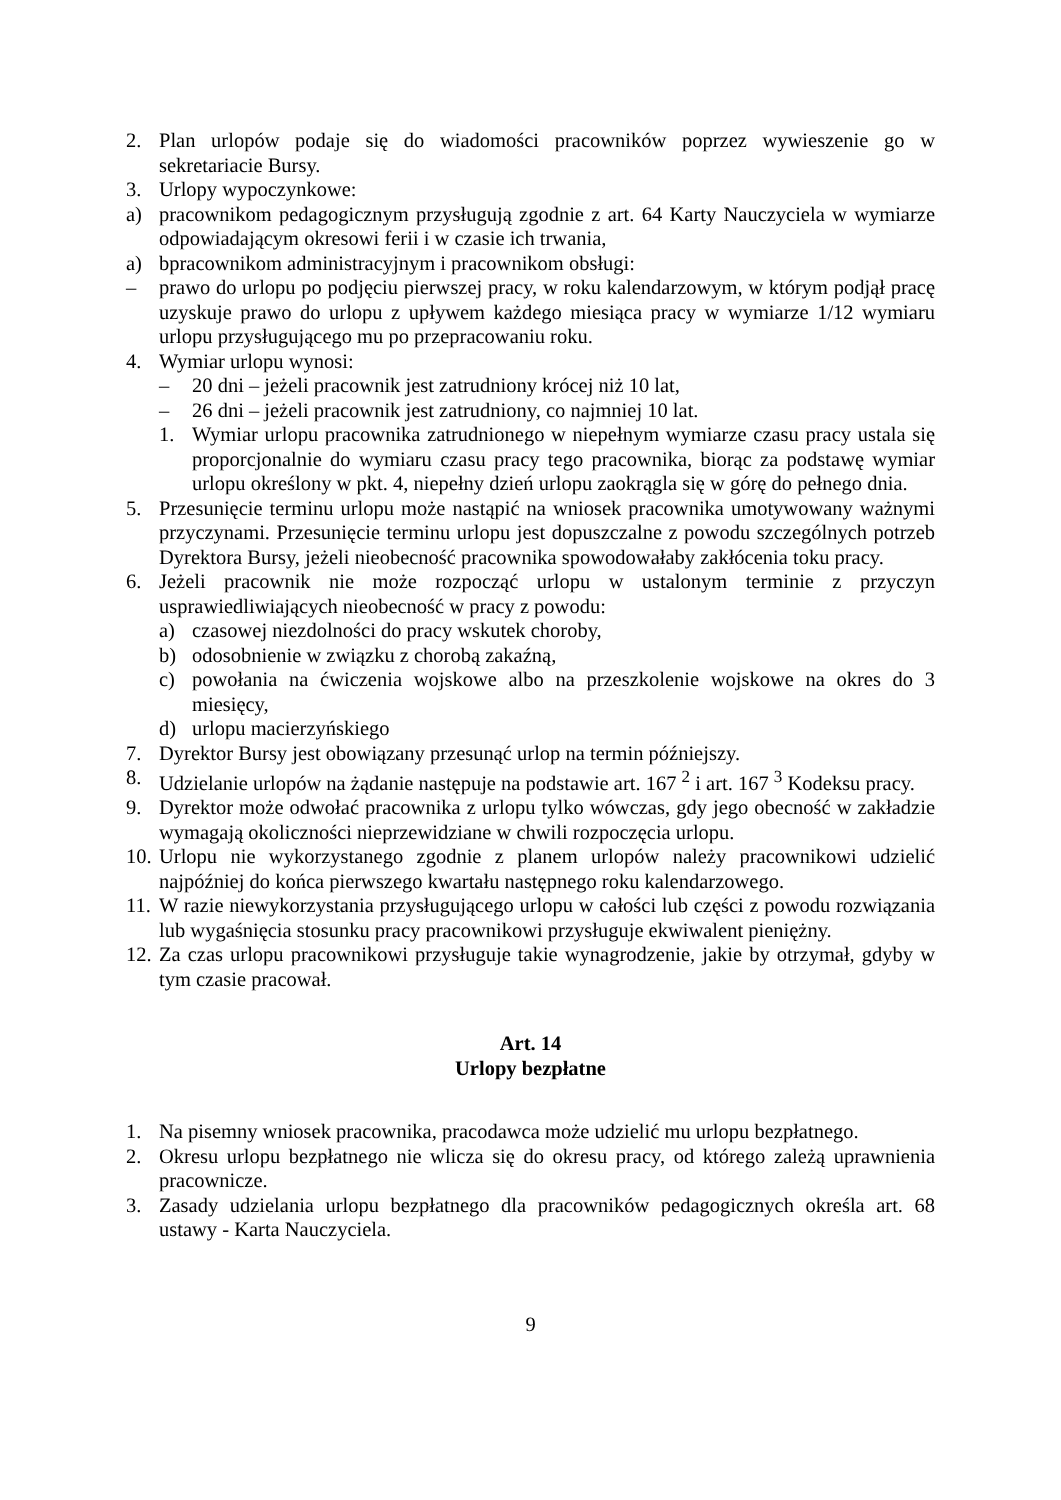2. Plan urlopów podaje się do wiadomości pracowników poprzez wywieszenie go w sekretariacie Bursy.
3. Urlopy wypoczynkowe:
a) pracownikom pedagogicznym przysługują zgodnie z art. 64 Karty Nauczyciela w wymiarze odpowiadającym okresowi ferii i w czasie ich trwania,
a) bpracownikom administracyjnym i pracownikom obsługi:
– prawo do urlopu po podjęciu pierwszej pracy, w roku kalendarzowym, w którym podjął pracę uzyskuje prawo do urlopu z upływem każdego miesiąca pracy w wymiarze 1/12 wymiaru urlopu przysługującego mu po przepracowaniu roku.
4. Wymiar urlopu wynosi:
– 20 dni – jeżeli pracownik jest zatrudniony krócej niż 10 lat,
– 26 dni – jeżeli pracownik jest zatrudniony, co najmniej 10 lat.
1. Wymiar urlopu pracownika zatrudnionego w niepełnym wymiarze czasu pracy ustala się proporcjonalnie do wymiaru czasu pracy tego pracownika, biorąc za podstawę wymiar urlopu określony w pkt. 4, niepełny dzień urlopu zaokrągla się w górę do pełnego dnia.
5. Przesunięcie terminu urlopu może nastąpić na wniosek pracownika umotywowany ważnymi przyczynami. Przesunięcie terminu urlopu jest dopuszczalne z powodu szczególnych potrzeb Dyrektora Bursy, jeżeli nieobecność pracownika spowodowałaby zakłócenia toku pracy.
6. Jeżeli pracownik nie może rozpocząć urlopu w ustalonym terminie z przyczyn usprawiedliwiających nieobecność w pracy z powodu:
a) czasowej niezdolności do pracy wskutek choroby,
b) odosobnienie w związku z chorobą zakaźną,
c) powołania na ćwiczenia wojskowe albo na przeszkolenie wojskowe na okres do 3 miesięcy,
d) urlopu macierzyńskiego
7. Dyrektor Bursy jest obowiązany przesunąć urlop na termin późniejszy.
8. Udzielanie urlopów na żądanie następuje na podstawie art. 167 <sup>2</sup> i art. 167 <sup>3</sup> Kodeksu pracy.
9. Dyrektor może odwołać pracownika z urlopu tylko wówczas, gdy jego obecność w zakładzie wymagają okoliczności nieprzewidziane w chwili rozpoczęcia urlopu.
10. Urlopu nie wykorzystanego zgodnie z planem urlopów należy pracownikowi udzielić najpóźniej do końca pierwszego kwartału następnego roku kalendarzowego.
11. W razie niewykorzystania przysługującego urlopu w całości lub części z powodu rozwiązania lub wygaśnięcia stosunku pracy pracownikowi przysługuje ekwiwalent pieniężny.
12. Za czas urlopu pracownikowi przysługuje takie wynagrodzenie, jakie by otrzymał, gdyby w tym czasie pracował.
Art. 14
Urlopy bezpłatne
1. Na pisemny wniosek pracownika, pracodawca może udzielić mu urlopu bezpłatnego.
2. Okresu urlopu bezpłatnego nie wlicza się do okresu pracy, od którego zależą uprawnienia pracownicze.
3. Zasady udzielania urlopu bezpłatnego dla pracowników pedagogicznych określa art. 68 ustawy - Karta Nauczyciela.
9